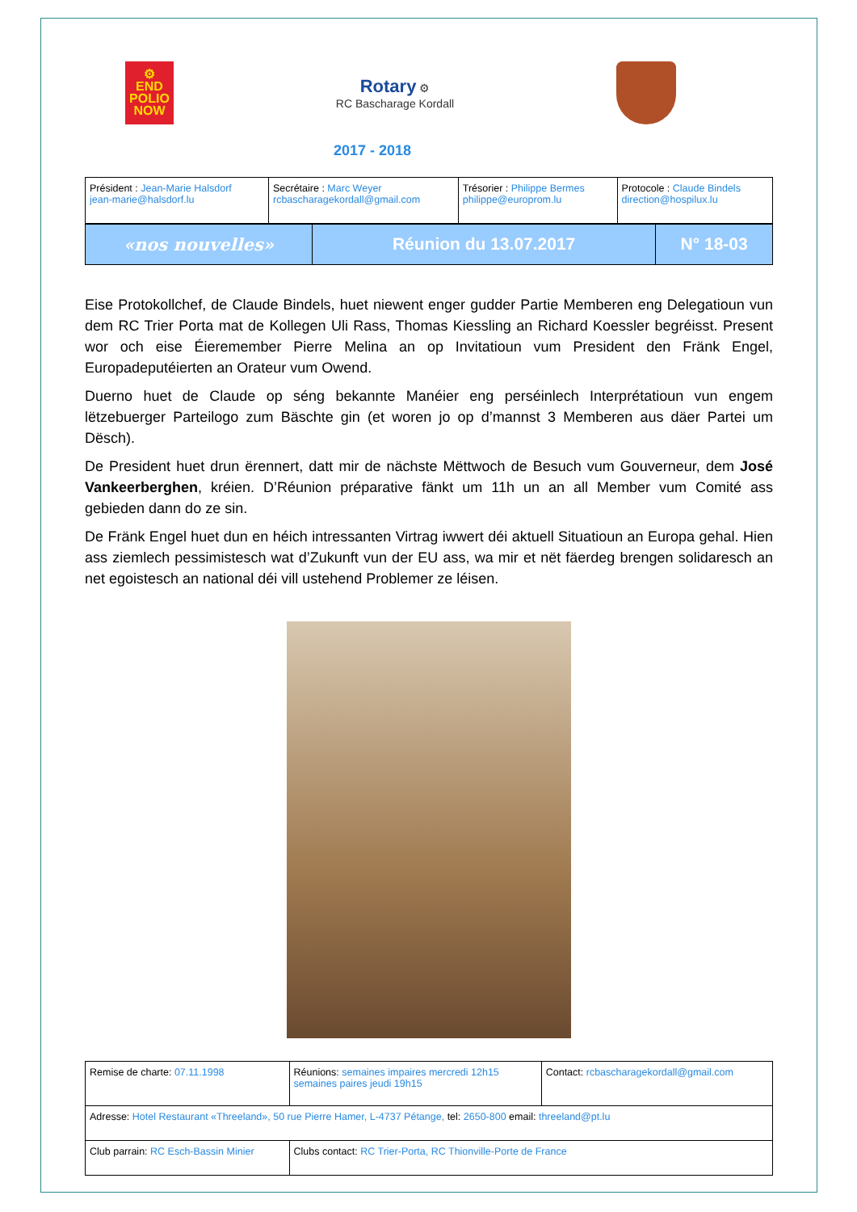⚙
END
POLIO
NOW
Rotary ⚙
RC Bascharage Kordall
2017 - 2018
| Président : Jean-Marie Halsdorf jean-marie@halsdorf.lu | Secrétaire : Marc Weyer rcbascharagekordall@gmail.com | Trésorier : Philippe Bermes philippe@europrom.lu | Protocole : Claude Bindels direction@hospilux.lu |
| «nos nouvelles» | Réunion du 13.07.2017 | N° 18-03 |
Eise Protokollchef, de Claude Bindels, huet niewent enger gudder Partie Memberen eng Delegatioun vun dem RC Trier Porta mat de Kollegen Uli Rass, Thomas Kiessling an Richard Koessler begréisst. Present wor och eise Éieremember Pierre Melina an op Invitatioun vum President den Fränk Engel, Europadeputéierten an Orateur vum Owend.
Duerno huet de Claude op séng bekannte Manéier eng perséinlech Interprétatioun vun engem lëtzebuerger Parteilogo zum Bäschte gin (et woren jo op d’mannst 3 Memberen aus däer Partei um Dësch).
De President huet drun ërennert, datt mir de nächste Mëttwoch de Besuch vum Gouverneur, dem José Vankeerberghen, kréien. D’Réunion préparative fänkt um 11h un an all Member vum Comité ass gebieden dann do ze sin.
De Fränk Engel huet dun en héich intressanten Virtrag iwwert déi aktuell Situatioun an Europa gehal. Hien ass ziemlech pessimistesch wat d’Zukunft vun der EU ass, wa mir et nët fäerdeg brengen solidaresch an net egoistesch an national déi vill ustehend Problemer ze léisen.
| Remise de charte: 07.11.1998 | Réunions: semaines impaires mercredi 12h15 semaines paires jeudi 19h15 | Contact: rcbascharagekordall@gmail.com |
| Adresse: Hotel Restaurant «Threeland», 50 rue Pierre Hamer, L-4737 Pétange, tel: 2650-800 email: threeland@pt.lu | | |
| Club parrain: RC Esch-Bassin Minier | Clubs contact: RC Trier-Porta, RC Thionville-Porte de France | |